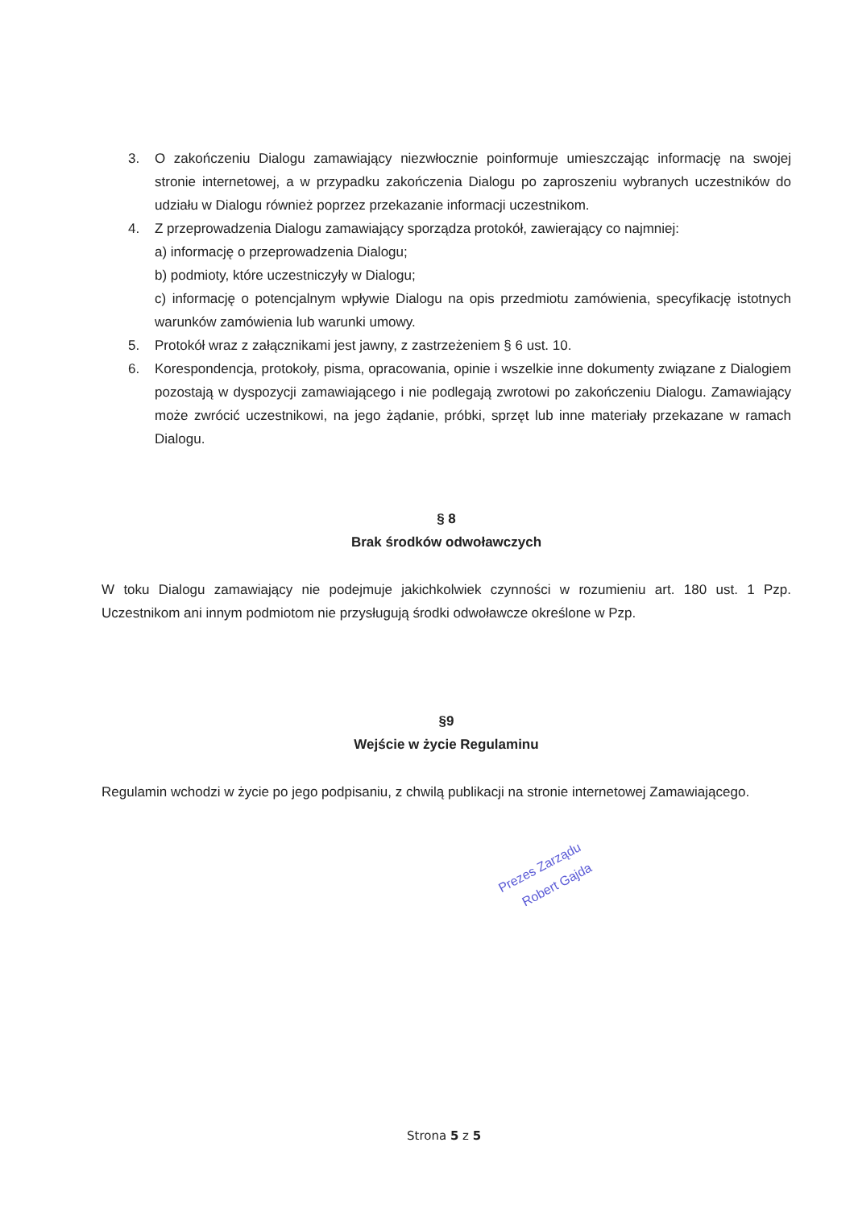3. O zakończeniu Dialogu zamawiający niezwłocznie poinformuje umieszczając informację na swojej stronie internetowej, a w przypadku zakończenia Dialogu po zaproszeniu wybranych uczestników do udziału w Dialogu również poprzez przekazanie informacji uczestnikom.
4. Z przeprowadzenia Dialogu zamawiający sporządza protokół, zawierający co najmniej:
a) informację o przeprowadzenia Dialogu;
b) podmioty, które uczestniczyły w Dialogu;
c) informację o potencjalnym wpływie Dialogu na opis przedmiotu zamówienia, specyfikację istotnych warunków zamówienia lub warunki umowy.
5. Protokół wraz z załącznikami jest jawny, z zastrzeżeniem § 6 ust. 10.
6. Korespondencja, protokoły, pisma, opracowania, opinie i wszelkie inne dokumenty związane z Dialogiem pozostają w dyspozycji zamawiającego i nie podlegają zwrotowi po zakończeniu Dialogu. Zamawiający może zwrócić uczestnikowi, na jego żądanie, próbki, sprzęt lub inne materiały przekazane w ramach Dialogu.
§ 8
Brak środków odwoławczych
W toku Dialogu zamawiający nie podejmuje jakichkolwiek czynności w rozumieniu art. 180 ust. 1 Pzp. Uczestnikom ani innym podmiotom nie przysługują środki odwoławcze określone w Pzp.
§9
Wejście w życie Regulaminu
Regulamin wchodzi w życie po jego podpisaniu, z chwilą publikacji na stronie internetowej Zamawiającego.
Prezes Zarządu
Robert Gajda
Strona 5 z 5